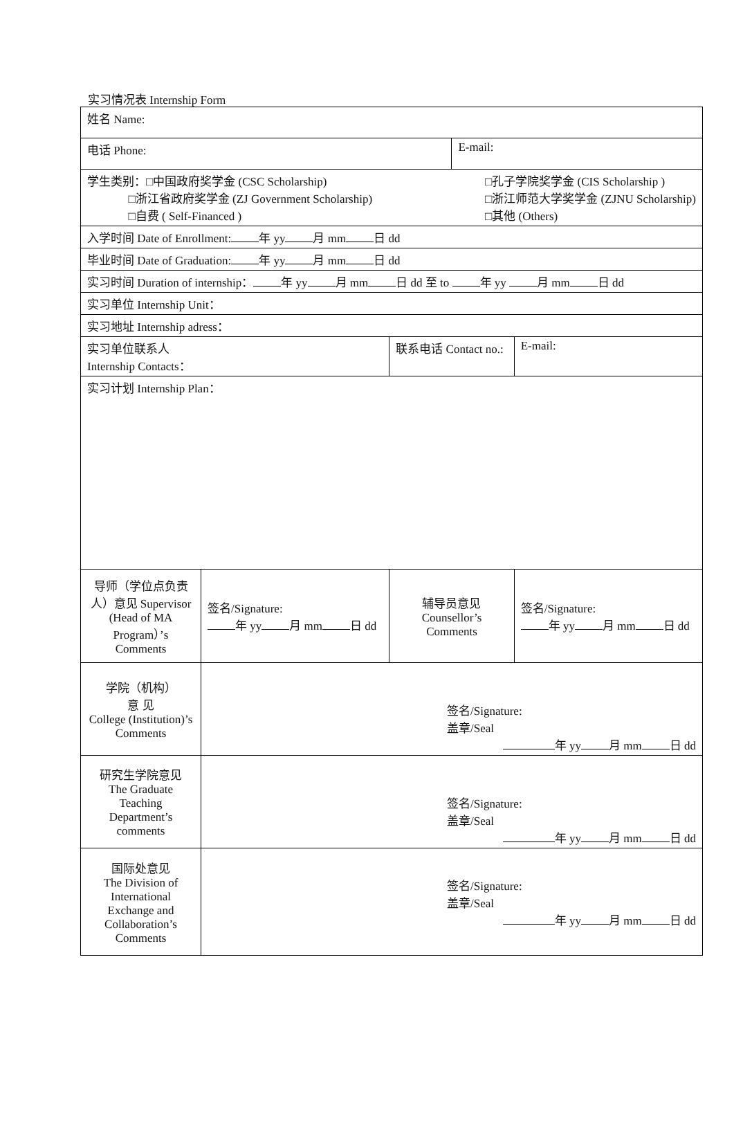实习情况表 Internship Form
| 姓名 Name: | | | | |
| 电话 Phone: | | | E-mail: | |
| 学生类别：□中国政府奖学金 (CSC Scholarship) □浙江省政府奖学金 (ZJ Government Scholarship) □自费 ( Self-Financed ) □孔子学院奖学金 (CIS Scholarship ) □浙江师范大学奖学金 (ZJNU Scholarship) □其他 (Others) | | | | |
| 入学时间 Date of Enrollment: 年 yy 月 mm 日 dd | | | | |
| 毕业时间 Date of Graduation: 年 yy 月 mm 日 dd | | | | |
| 实习时间 Duration of internship： 年 yy 月 mm 日 dd 至 to 年 yy 月 mm 日 dd | | | | |
| 实习单位 Internship Unit： | | | | |
| 实习地址 Internship adress： | | | | |
| 实习单位联系人 Internship Contacts： | | 联系电话 Contact no.: | | E-mail: |
| 实习计划 Internship Plan： | | | | |
| 导师（学位点负责人）意见 Supervisor (Head of MA Program）’s Comments | 签名/Signature: 年 yy 月 mm 日 dd | 辅导员意见 Counsellor’s Comments | | 签名/Signature: 年 yy 月 mm 日 dd |
| 学院（机构） 意 见 College (Institution)’s Comments | 签名/Signature: 盖章/Seal 年 yy 月 mm 日 dd | | | |
| 研究生学院意见 The Graduate Teaching Department’s comments | 签名/Signature: 盖章/Seal 年 yy 月 mm 日 dd | | | |
| 国际处意见 The Division of International Exchange and Collaboration’s Comments | 签名/Signature: 盖章/Seal 年 yy 月 mm 日 dd | | | |